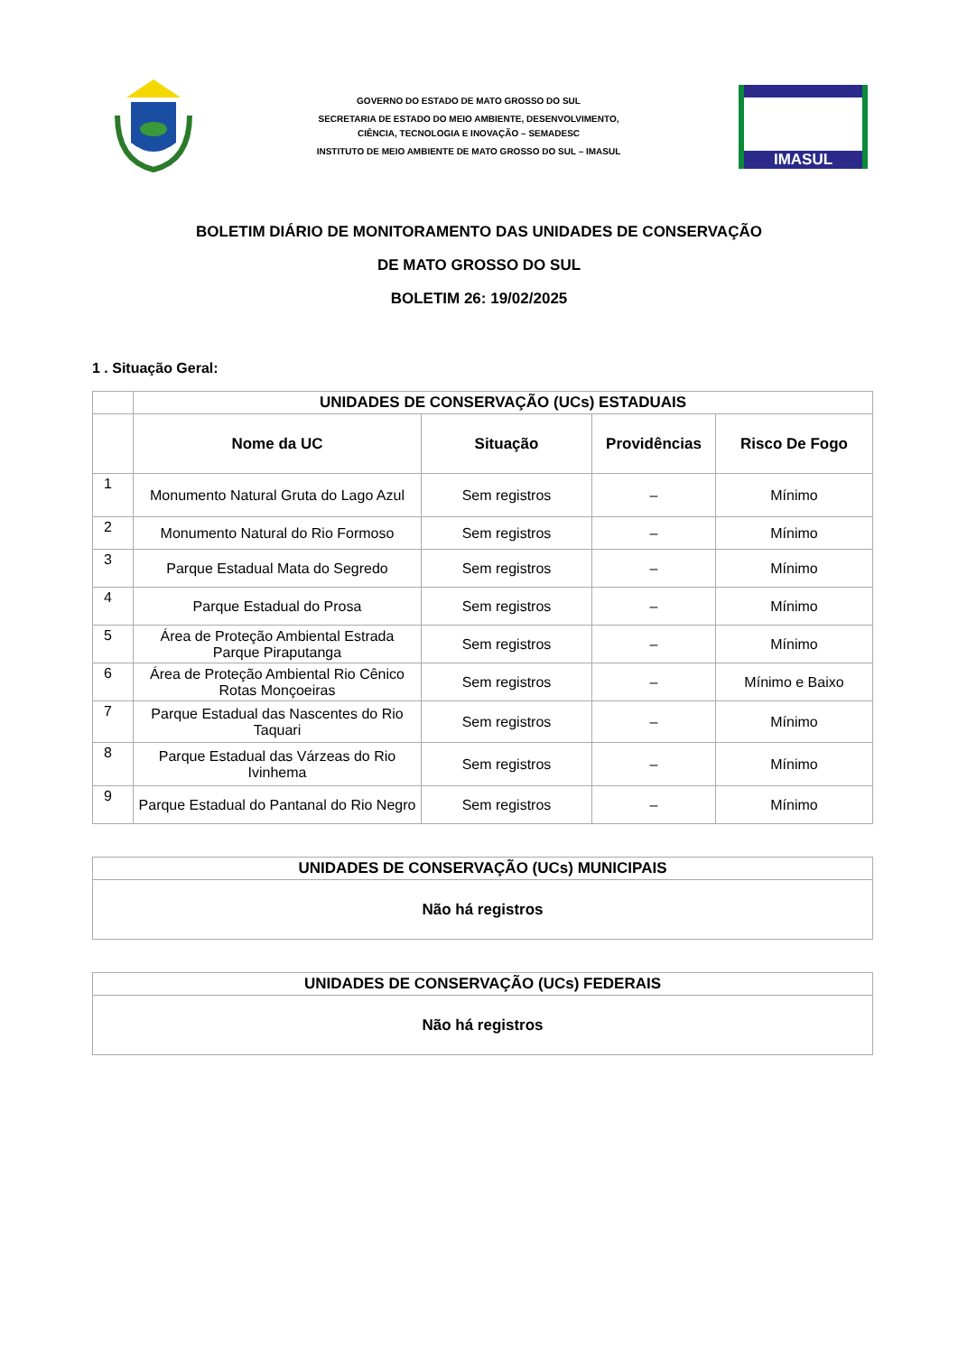GOVERNO DO ESTADO DE MATO GROSSO DO SUL
SECRETARIA DE ESTADO DO MEIO AMBIENTE, DESENVOLVIMENTO,
CIÊNCIA, TECNOLOGIA E INOVAÇÃO – SEMADESC
INSTITUTO DE MEIO AMBIENTE DE MATO GROSSO DO SUL – IMASUL
IMASUL
BOLETIM DIÁRIO DE MONITORAMENTO DAS UNIDADES DE CONSERVAÇÃO
DE MATO GROSSO DO SUL
BOLETIM 26: 19/02/2025
1 . Situação Geral:
| | UNIDADES DE CONSERVAÇÃO (UCs) ESTADUAIS | | | |
| --- | --- | --- | --- | --- |
| | Nome da UC | Situação | Providências | Risco De Fogo |
| 1 | Monumento Natural Gruta do Lago Azul | Sem registros | – | Mínimo |
| 2 | Monumento Natural do Rio Formoso | Sem registros | – | Mínimo |
| 3 | Parque Estadual Mata do Segredo | Sem registros | – | Mínimo |
| 4 | Parque Estadual do Prosa | Sem registros | – | Mínimo |
| 5 | Área de Proteção Ambiental Estrada Parque Piraputanga | Sem registros | – | Mínimo |
| 6 | Área de Proteção Ambiental Rio Cênico Rotas Monçoeiras | Sem registros | – | Mínimo e Baixo |
| 7 | Parque Estadual das Nascentes do Rio Taquari | Sem registros | – | Mínimo |
| 8 | Parque Estadual das Várzeas do Rio Ivinhema | Sem registros | – | Mínimo |
| 9 | Parque Estadual do Pantanal do Rio Negro | Sem registros | – | Mínimo |
| UNIDADES DE CONSERVAÇÃO (UCs) MUNICIPAIS |
| --- |
| Não há registros |
| UNIDADES DE CONSERVAÇÃO (UCs) FEDERAIS |
| --- |
| Não há registros |